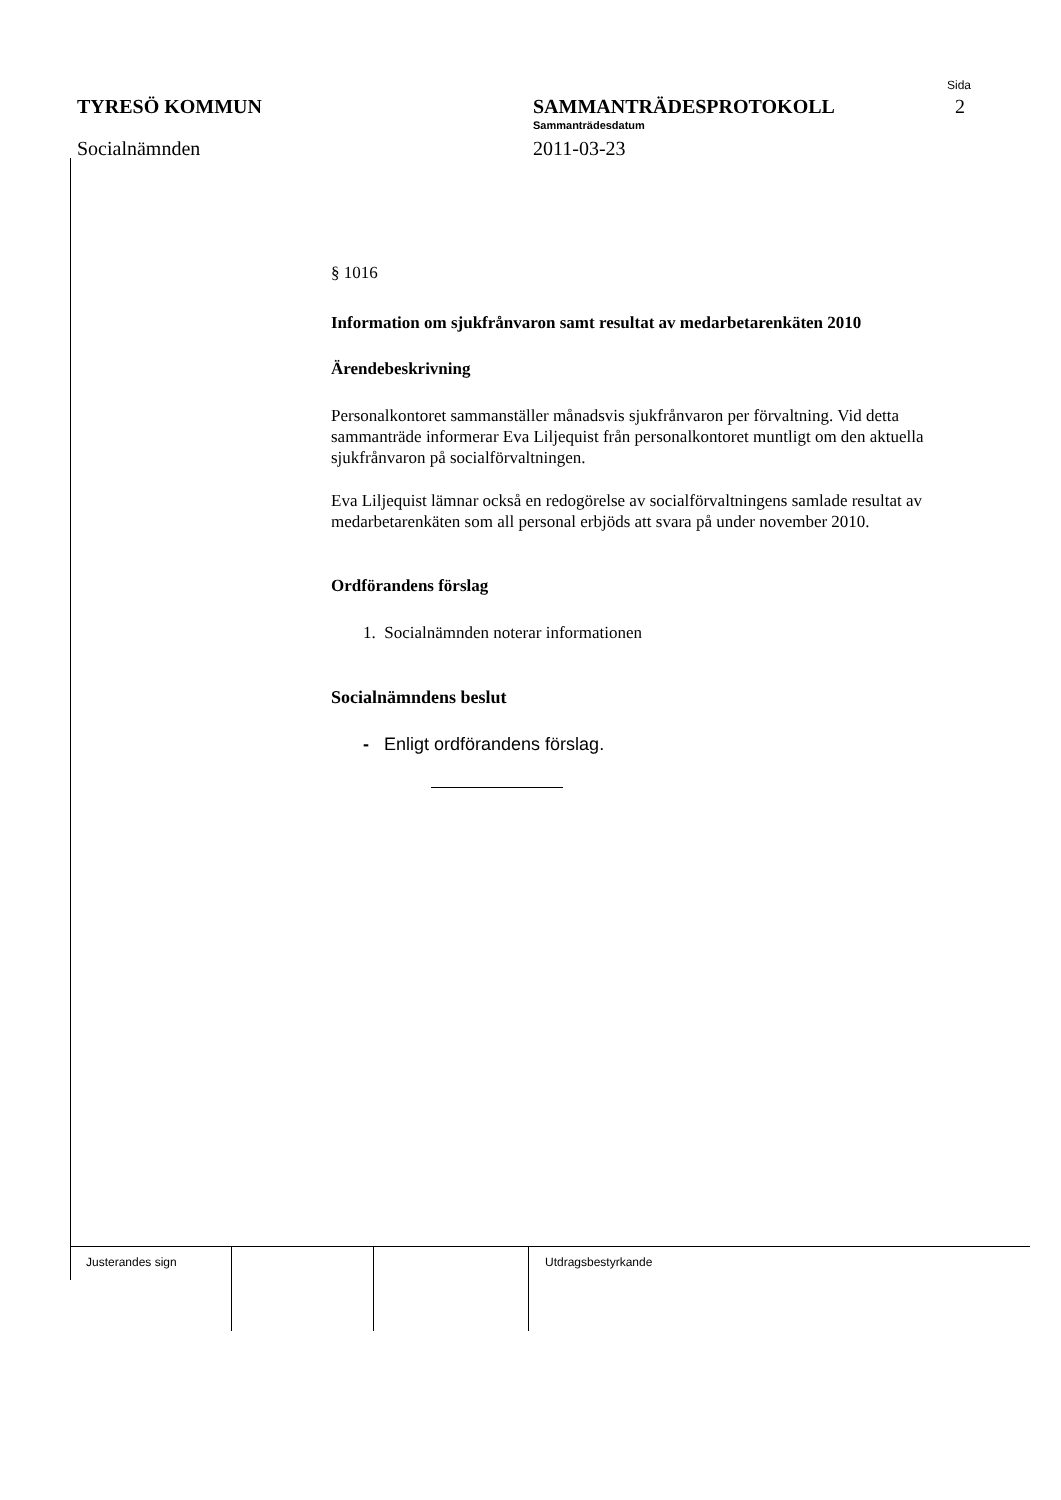Sida
TYRESÖ KOMMUN SAMMANTRÄDESPROTOKOLL 2
Sammanträdesdatum
Socialnämnden 2011-03-23
§ 1016
Information om sjukfrånvaron samt resultat av medarbetarenkäten 2010
Ärendebeskrivning
Personalkontoret sammanställer månadsvis sjukfrånvaron per förvaltning. Vid detta sammanträde informerar Eva Liljequist från personalkontoret muntligt om den aktuella sjukfrånvaron på socialförvaltningen.
Eva Liljequist lämnar också en redogörelse av socialförvaltningens samlade resultat av medarbetarenkäten som all personal erbjöds att svara på under november 2010.
Ordförandens förslag
1. Socialnämnden noterar informationen
Socialnämndens beslut
- Enligt ordförandens förslag.
Justerandes sign Utdragsbestyrkande